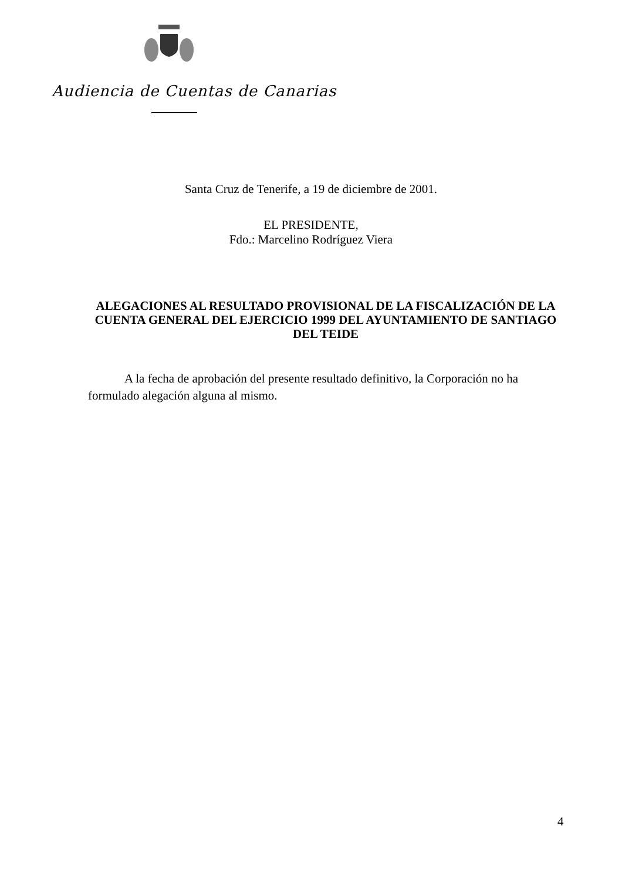Audiencia de Cuentas de Canarias
Santa Cruz de Tenerife, a 19 de diciembre de 2001.
EL PRESIDENTE,
Fdo.: Marcelino Rodríguez Viera
ALEGACIONES AL RESULTADO PROVISIONAL DE LA FISCALIZACIÓN DE LA CUENTA GENERAL DEL EJERCICIO 1999 DEL AYUNTAMIENTO DE SANTIAGO DEL TEIDE
A la fecha de aprobación del presente resultado definitivo, la Corporación no ha formulado alegación alguna al mismo.
4